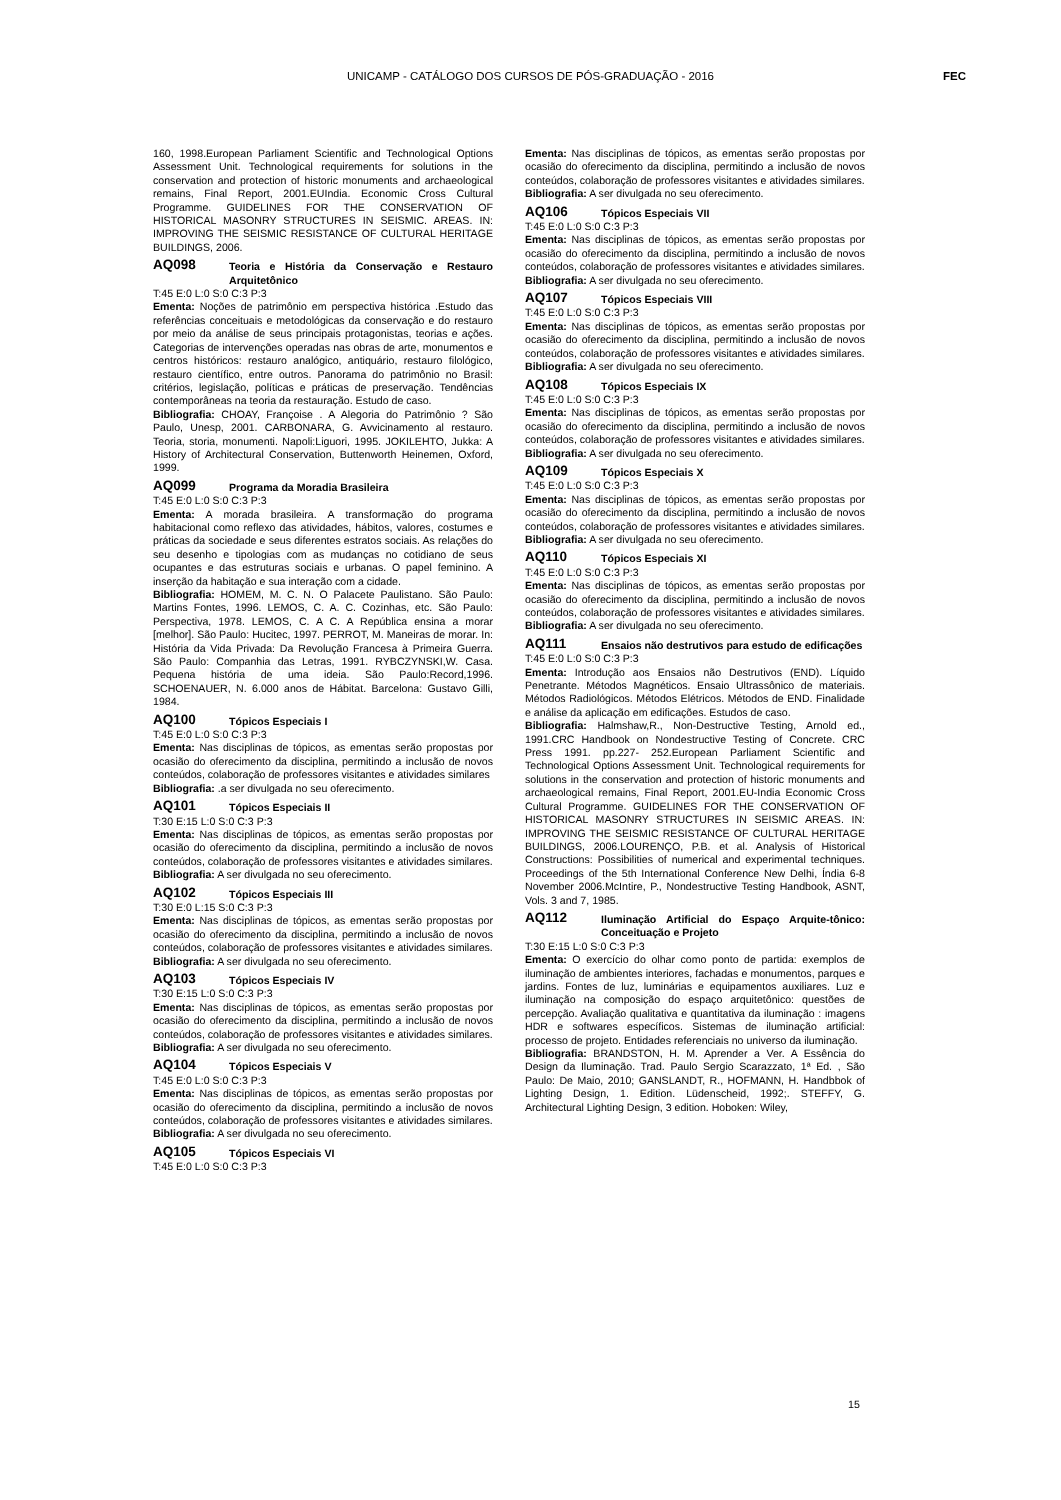UNICAMP - CATÁLOGO DOS CURSOS DE PÓS-GRADUAÇÃO - 2016
FEC
160, 1998.European Parliament Scientific and Technological Options Assessment Unit. Technological requirements for solutions in the conservation and protection of historic monuments and archaeological remains, Final Report, 2001.EUIndia. Economic Cross Cultural Programme. GUIDELINES FOR THE CONSERVATION OF HISTORICAL MASONRY STRUCTURES IN SEISMIC. AREAS. IN: IMPROVING THE SEISMIC RESISTANCE OF CULTURAL HERITAGE BUILDINGS, 2006.
AQ098 Teoria e História da Conservação e Restauro Arquitetônico
T:45 E:0 L:0 S:0 C:3 P:3
Ementa: Noções de patrimônio em perspectiva histórica .Estudo das referências conceituais e metodológicas da conservação e do restauro por meio da análise de seus principais protagonistas, teorias e ações. Categorias de intervenções operadas nas obras de arte, monumentos e centros históricos: restauro analógico, antiquário, restauro filológico, restauro científico, entre outros. Panorama do patrimônio no Brasil: critérios, legislação, políticas e práticas de preservação. Tendências contemporâneas na teoria da restauração. Estudo de caso.
Bibliografia: CHOAY, Françoise . A Alegoria do Patrimônio ? São Paulo, Unesp, 2001. CARBONARA, G. Avvicinamento al restauro. Teoria, storia, monumenti. Napoli:Liguori, 1995. JOKILEHTO, Jukka: A History of Architectural Conservation, Buttenworth Heinemen, Oxford, 1999.
AQ099 Programa da Moradia Brasileira
T:45 E:0 L:0 S:0 C:3 P:3
Ementa: A morada brasileira. A transformação do programa habitacional como reflexo das atividades, hábitos, valores, costumes e práticas da sociedade e seus diferentes estratos sociais. As relações do seu desenho e tipologias com as mudanças no cotidiano de seus ocupantes e das estruturas sociais e urbanas. O papel feminino. A inserção da habitação e sua interação com a cidade.
Bibliografia: HOMEM, M. C. N. O Palacete Paulistano. São Paulo: Martins Fontes, 1996. LEMOS, C. A. C. Cozinhas, etc. São Paulo: Perspectiva, 1978. LEMOS, C. A C. A República ensina a morar [melhor]. São Paulo: Hucitec, 1997. PERROT, M. Maneiras de morar. In: História da Vida Privada: Da Revolução Francesa à Primeira Guerra. São Paulo: Companhia das Letras, 1991. RYBCZYNSKI,W. Casa. Pequena história de uma ideia. São Paulo:Record,1996. SCHOENAUER, N. 6.000 anos de Hábitat. Barcelona: Gustavo Gilli, 1984.
AQ100 Tópicos Especiais I
T:45 E:0 L:0 S:0 C:3 P:3
Ementa: Nas disciplinas de tópicos, as ementas serão propostas por ocasião do oferecimento da disciplina, permitindo a inclusão de novos conteúdos, colaboração de professores visitantes e atividades similares
Bibliografia: .a ser divulgada no seu oferecimento.
AQ101 Tópicos Especiais II
T:30 E:15 L:0 S:0 C:3 P:3
Ementa: Nas disciplinas de tópicos, as ementas serão propostas por ocasião do oferecimento da disciplina, permitindo a inclusão de novos conteúdos, colaboração de professores visitantes e atividades similares.
Bibliografia: A ser divulgada no seu oferecimento.
AQ102 Tópicos Especiais III
T:30 E:0 L:15 S:0 C:3 P:3
Ementa: Nas disciplinas de tópicos, as ementas serão propostas por ocasião do oferecimento da disciplina, permitindo a inclusão de novos conteúdos, colaboração de professores visitantes e atividades similares.
Bibliografia: A ser divulgada no seu oferecimento.
AQ103 Tópicos Especiais IV
T:30 E:15 L:0 S:0 C:3 P:3
Ementa: Nas disciplinas de tópicos, as ementas serão propostas por ocasião do oferecimento da disciplina, permitindo a inclusão de novos conteúdos, colaboração de professores visitantes e atividades similares.
Bibliografia: A ser divulgada no seu oferecimento.
AQ104 Tópicos Especiais V
T:45 E:0 L:0 S:0 C:3 P:3
Ementa: Nas disciplinas de tópicos, as ementas serão propostas por ocasião do oferecimento da disciplina, permitindo a inclusão de novos conteúdos, colaboração de professores visitantes e atividades similares.
Bibliografia: A ser divulgada no seu oferecimento.
AQ105 Tópicos Especiais VI
T:45 E:0 L:0 S:0 C:3 P:3
Ementa: Nas disciplinas de tópicos, as ementas serão propostas por ocasião do oferecimento da disciplina, permitindo a inclusão de novos conteúdos, colaboração de professores visitantes e atividades similares.
Bibliografia: A ser divulgada no seu oferecimento.
AQ106 Tópicos Especiais VII
T:45 E:0 L:0 S:0 C:3 P:3
Ementa: Nas disciplinas de tópicos, as ementas serão propostas por ocasião do oferecimento da disciplina, permitindo a inclusão de novos conteúdos, colaboração de professores visitantes e atividades similares.
Bibliografia: A ser divulgada no seu oferecimento.
AQ107 Tópicos Especiais VIII
T:45 E:0 L:0 S:0 C:3 P:3
Ementa: Nas disciplinas de tópicos, as ementas serão propostas por ocasião do oferecimento da disciplina, permitindo a inclusão de novos conteúdos, colaboração de professores visitantes e atividades similares.
Bibliografia: A ser divulgada no seu oferecimento.
AQ108 Tópicos Especiais IX
T:45 E:0 L:0 S:0 C:3 P:3
Ementa: Nas disciplinas de tópicos, as ementas serão propostas por ocasião do oferecimento da disciplina, permitindo a inclusão de novos conteúdos, colaboração de professores visitantes e atividades similares.
Bibliografia: A ser divulgada no seu oferecimento.
AQ109 Tópicos Especiais X
T:45 E:0 L:0 S:0 C:3 P:3
Ementa: Nas disciplinas de tópicos, as ementas serão propostas por ocasião do oferecimento da disciplina, permitindo a inclusão de novos conteúdos, colaboração de professores visitantes e atividades similares.
Bibliografia: A ser divulgada no seu oferecimento.
AQ110 Tópicos Especiais XI
T:45 E:0 L:0 S:0 C:3 P:3
Ementa: Nas disciplinas de tópicos, as ementas serão propostas por ocasião do oferecimento da disciplina, permitindo a inclusão de novos conteúdos, colaboração de professores visitantes e atividades similares.
Bibliografia: A ser divulgada no seu oferecimento.
AQ111 Ensaios não destrutivos para estudo de edificações
T:45 E:0 L:0 S:0 C:3 P:3
Ementa: Introdução aos Ensaios não Destrutivos (END). Líquido Penetrante. Métodos Magnéticos. Ensaio Ultrassônico de materiais. Métodos Radiológicos. Métodos Elétricos. Métodos de END. Finalidade e análise da aplicação em edificações. Estudos de caso.
Bibliografia: Halmshaw,R., Non-Destructive Testing, Arnold ed., 1991.CRC Handbook on Nondestructive Testing of Concrete. CRC Press 1991. pp.227- 252.European Parliament Scientific and Technological Options Assessment Unit. Technological requirements for solutions in the conservation and protection of historic monuments and archaeological remains, Final Report, 2001.EU-India Economic Cross Cultural Programme. GUIDELINES FOR THE CONSERVATION OF HISTORICAL MASONRY STRUCTURES IN SEISMIC AREAS. IN: IMPROVING THE SEISMIC RESISTANCE OF CULTURAL HERITAGE BUILDINGS, 2006.LOURENÇO, P.B. et al. Analysis of Historical Constructions: Possibilities of numerical and experimental techniques. Proceedings of the 5th International Conference New Delhi, Índia 6-8 November 2006.McIntire, P., Nondestructive Testing Handbook, ASNT, Vols. 3 and 7, 1985.
AQ112 Iluminação Artificial do Espaço Arquite-tônico: Conceituação e Projeto
T:30 E:15 L:0 S:0 C:3 P:3
Ementa: O exercício do olhar como ponto de partida: exemplos de iluminação de ambientes interiores, fachadas e monumentos, parques e jardins. Fontes de luz, luminárias e equipamentos auxiliares. Luz e iluminação na composição do espaço arquitetônico: questões de percepção. Avaliação qualitativa e quantitativa da iluminação : imagens HDR e softwares específicos. Sistemas de iluminação artificial: processo de projeto. Entidades referenciais no universo da iluminação.
Bibliografia: BRANDSTON, H. M. Aprender a Ver. A Essência do Design da Iluminação. Trad. Paulo Sergio Scarazzato, 1ª Ed. , São Paulo: De Maio, 2010; GANSLANDT, R., HOFMANN, H. Handbbok of Lighting Design, 1. Edition. Lüdenscheid, 1992;. STEFFY, G. Architectural Lighting Design, 3 edition. Hoboken: Wiley,
15